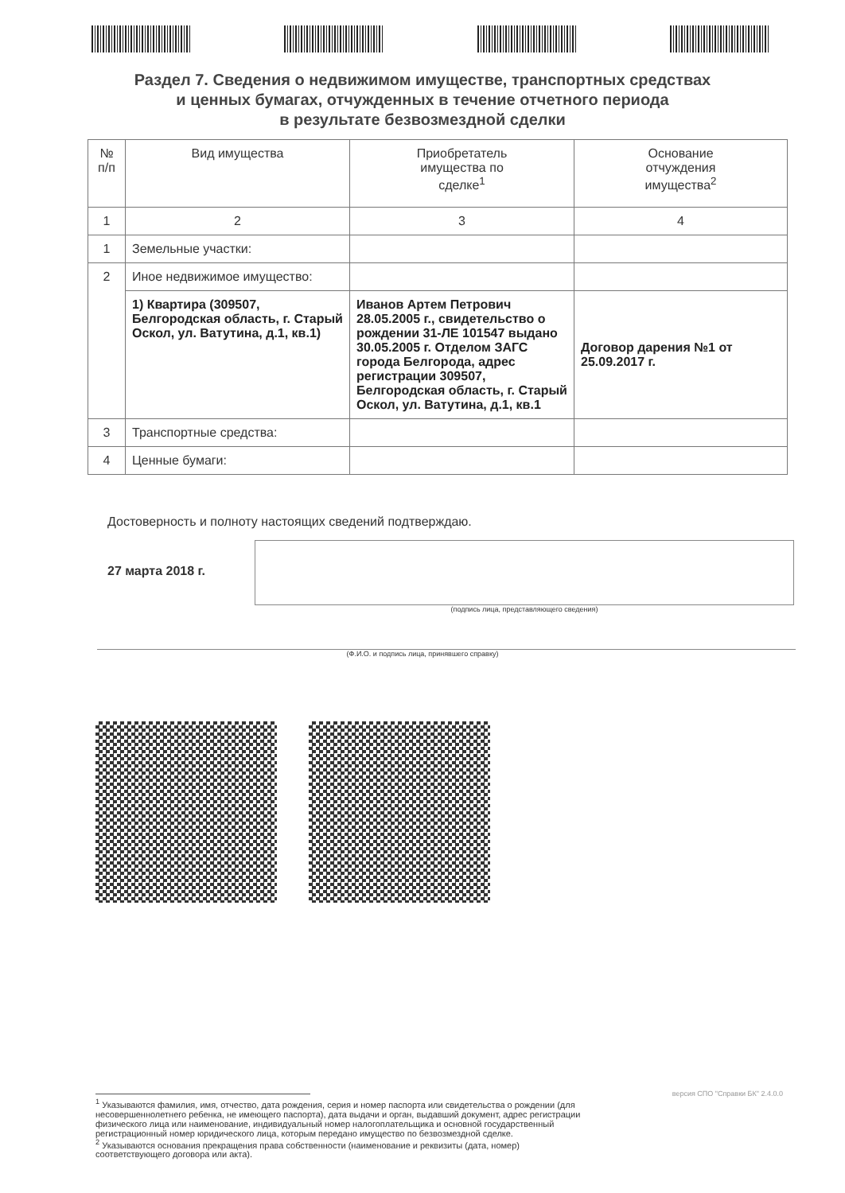Раздел 7. Сведения о недвижимом имуществе, транспортных средствах
и ценных бумагах, отчужденных в течение отчетного периода
в результате безвозмездной сделки
| № п/п | Вид имущества | Приобретатель имущества по сделке<sup>1</sup> | Основание отчуждения имущества<sup>2</sup> |
| --- | --- | --- | --- |
| 1 | 2 | 3 | 4 |
| 1 | Земельные участки: | | |
| 2 | Иное недвижимое имущество: | | |
| | 1) Квартира (309507, Белгородская область, г. Старый Оскол, ул. Ватутина, д.1, кв.1) | Иванов Артем Петрович 28.05.2005 г., свидетельство о рождении 31-ЛЕ 101547 выдано 30.05.2005 г. Отделом ЗАГС города Белгорода, адрес регистрации 309507, Белгородская область, г. Старый Оскол, ул. Ватутина, д.1, кв.1 | Договор дарения №1 от 25.09.2017 г. |
| 3 | Транспортные средства: | | |
| 4 | Ценные бумаги: | | |
Достоверность и полноту настоящих сведений подтверждаю.
27 марта 2018 г.
(подпись лица, представляющего сведения)
(Ф.И.О. и подпись лица, принявшего справку)
<sup>1</sup> Указываются фамилия, имя, отчество, дата рождения, серия и номер паспорта или свидетельства о рождении (для несовершеннолетнего ребенка, не имеющего паспорта), дата выдачи и орган, выдавший документ, адрес регистрации физического лица или наименование, индивидуальный номер налогоплательщика и основной государственный регистрационный номер юридического лица, которым передано имущество по безвозмездной сделке.
<sup>2</sup> Указываются основания прекращения права собственности (наименование и реквизиты (дата, номер) соответствующего договора или акта).
версия СПО "Справки БК" 2.4.0.0